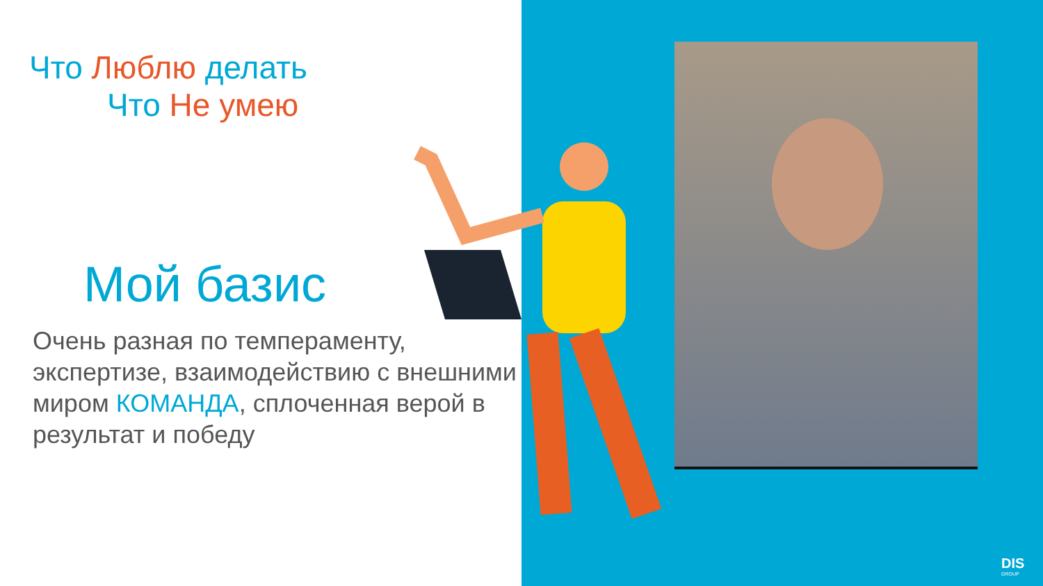Что Люблю делать
Что Не умею
Мой базис
Очень разная по темпераменту, экспертизе, взаимодействию с внешними миром КОМАНДА, сплоченная верой в результат и победу
DIS
GROUP